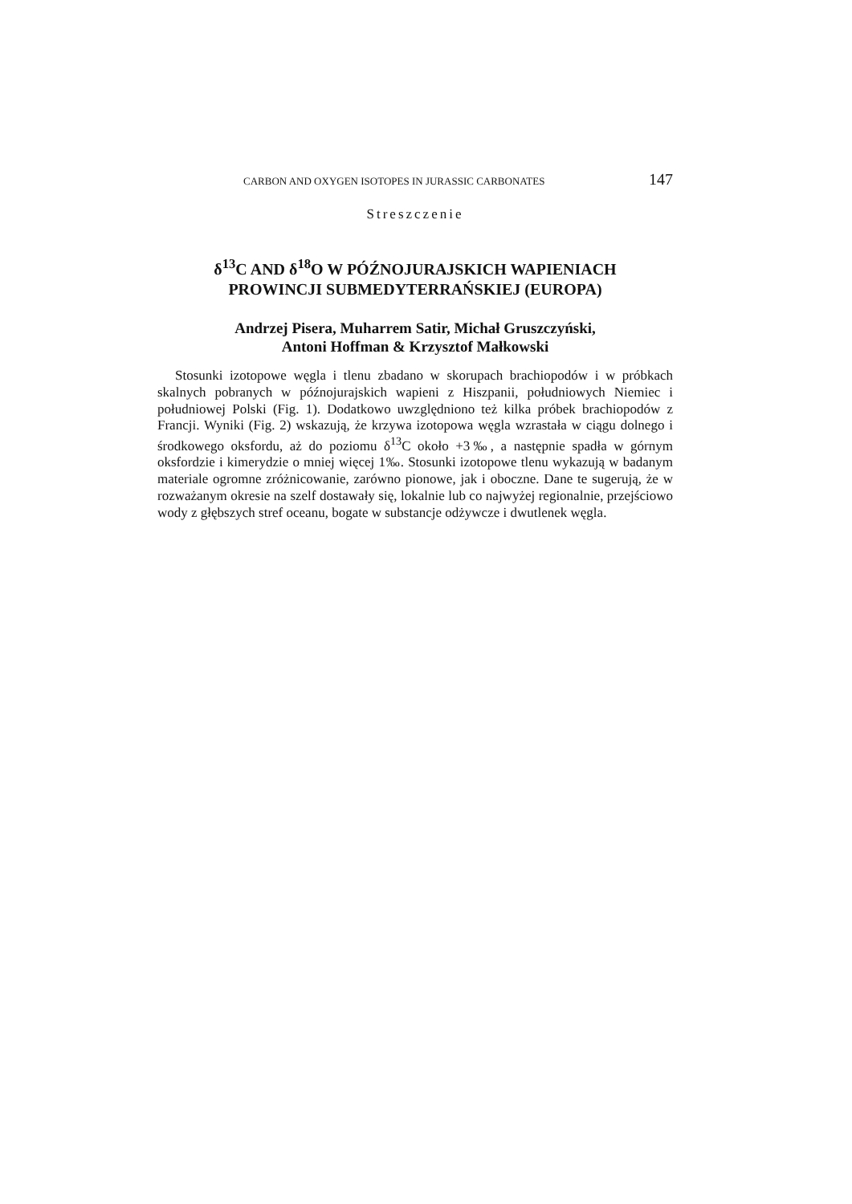CARBON AND OXYGEN ISOTOPES IN JURASSIC CARBONATES 147
Streszczenie
δ<sup>13</sup>C AND δ<sup>18</sup>O W PÓŹNOJURAJSKICH WAPIENIACH
PROWINCJI SUBMEDYTERRAŃSKIEJ (EUROPA)
Andrzej Pisera, Muharrem Satir, Michał Gruszczyński,
Antoni Hoffman & Krzysztof Małkowski
Stosunki izotopowe węgla i tlenu zbadano w skorupach brachiopodów i w próbkach skalnych pobranych w późnojurajskich wapieni z Hiszpanii, południowych Niemiec i południowej Polski (Fig. 1). Dodatkowo uwzględniono też kilka próbek brachiopodów z Francji. Wyniki (Fig. 2) wskazują, że krzywa izotopowa węgla wzrastała w ciągu dolnego i środkowego oksfordu, aż do poziomu δ<sup>13</sup>C około +3‰, a następnie spadła w górnym oksfordzie i kimerydzie o mniej więcej 1‰. Stosunki izotopowe tlenu wykazują w badanym materiale ogromne zróżnicowanie, zarówno pionowe, jak i oboczne. Dane te sugerują, że w rozważanym okresie na szelf dostawały się, lokalnie lub co najwyżej regionalnie, przejściowo wody z głębszych stref oceanu, bogate w substancje odżywcze i dwutlenek węgla.